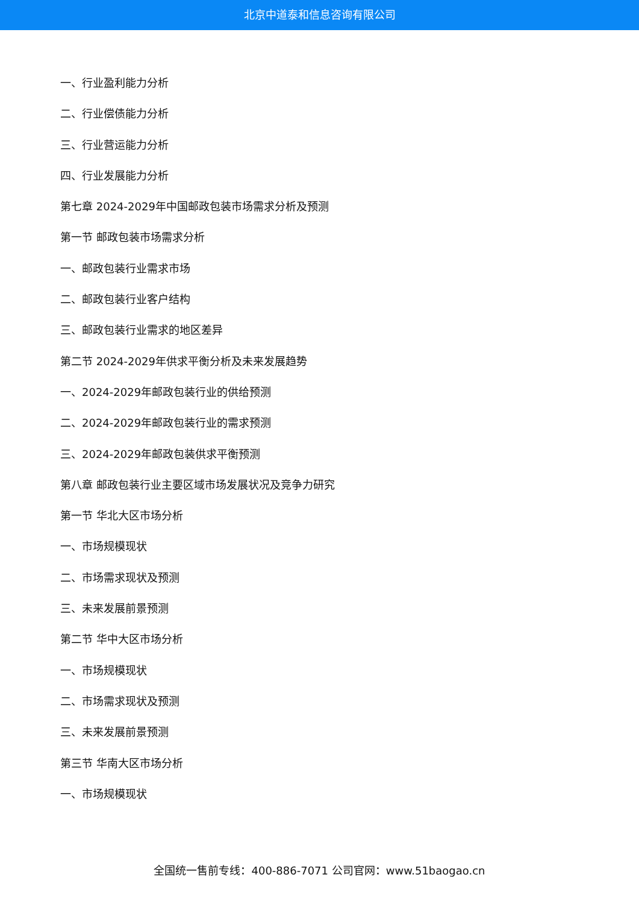北京中道泰和信息咨询有限公司
一、行业盈利能力分析
二、行业偿债能力分析
三、行业营运能力分析
四、行业发展能力分析
第七章 2024-2029年中国邮政包装市场需求分析及预测
第一节 邮政包装市场需求分析
一、邮政包装行业需求市场
二、邮政包装行业客户结构
三、邮政包装行业需求的地区差异
第二节 2024-2029年供求平衡分析及未来发展趋势
一、2024-2029年邮政包装行业的供给预测
二、2024-2029年邮政包装行业的需求预测
三、2024-2029年邮政包装供求平衡预测
第八章 邮政包装行业主要区域市场发展状况及竞争力研究
第一节 华北大区市场分析
一、市场规模现状
二、市场需求现状及预测
三、未来发展前景预测
第二节 华中大区市场分析
一、市场规模现状
二、市场需求现状及预测
三、未来发展前景预测
第三节 华南大区市场分析
一、市场规模现状
全国统一售前专线：400-886-7071 公司官网：www.51baogao.cn